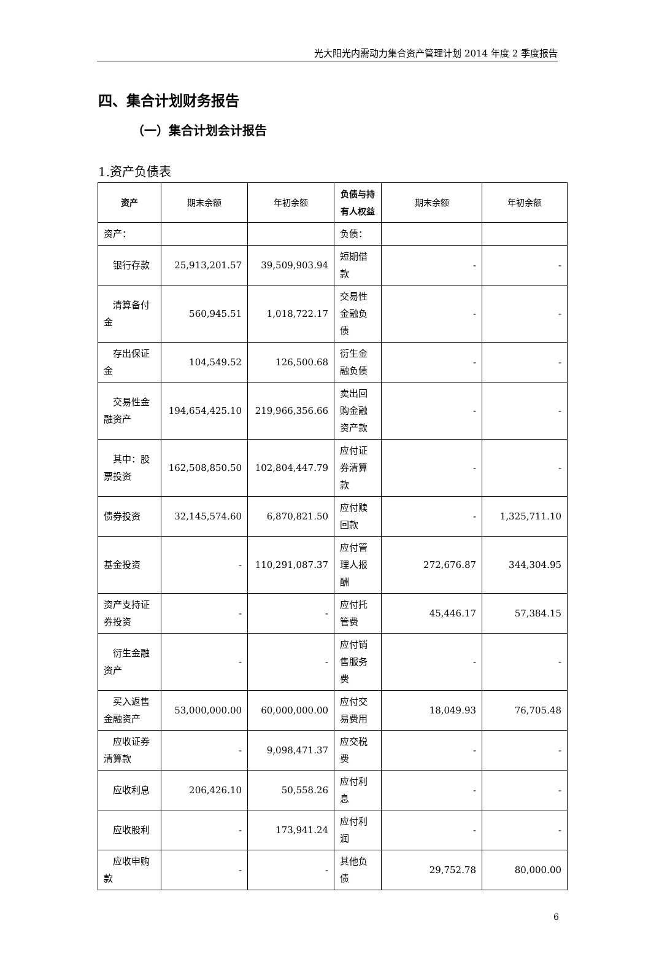光大阳光内需动力集合资产管理计划 2014 年度 2 季度报告
四、集合计划财务报告
（一）集合计划会计报告
1.资产负债表
| 资产 | 期末余额 | 年初余额 | 负债与持有人权益 | 期末余额 | 年初余额 |
| --- | --- | --- | --- | --- | --- |
| 资产： | | | 负债： | | |
| 银行存款 | 25,913,201.57 | 39,509,903.94 | 短期借款 | - | - |
| 清算备付金 | 560,945.51 | 1,018,722.17 | 交易性金融负债 | - | - |
| 存出保证金 | 104,549.52 | 126,500.68 | 衍生金融负债 | - | - |
| 交易性金融资产 | 194,654,425.10 | 219,966,356.66 | 卖出回购金融资产款 | - | - |
| 其中：股票投资 | 162,508,850.50 | 102,804,447.79 | 应付证券清算款 | - | - |
| 债券投资 | 32,145,574.60 | 6,870,821.50 | 应付赎回款 | - | 1,325,711.10 |
| 基金投资 | - | 110,291,087.37 | 应付管理人报酬 | 272,676.87 | 344,304.95 |
| 资产支持证券投资 | - | - | 应付托管费 | 45,446.17 | 57,384.15 |
| 衍生金融资产 | - | - | 应付销售服务费 | - | - |
| 买入返售金融资产 | 53,000,000.00 | 60,000,000.00 | 应付交易费用 | 18,049.93 | 76,705.48 |
| 应收证券清算款 | - | 9,098,471.37 | 应交税费 | - | - |
| 应收利息 | 206,426.10 | 50,558.26 | 应付利息 | - | - |
| 应收股利 | - | 173,941.24 | 应付利润 | - | - |
| 应收申购款 | - | - | 其他负债 | 29,752.78 | 80,000.00 |
6